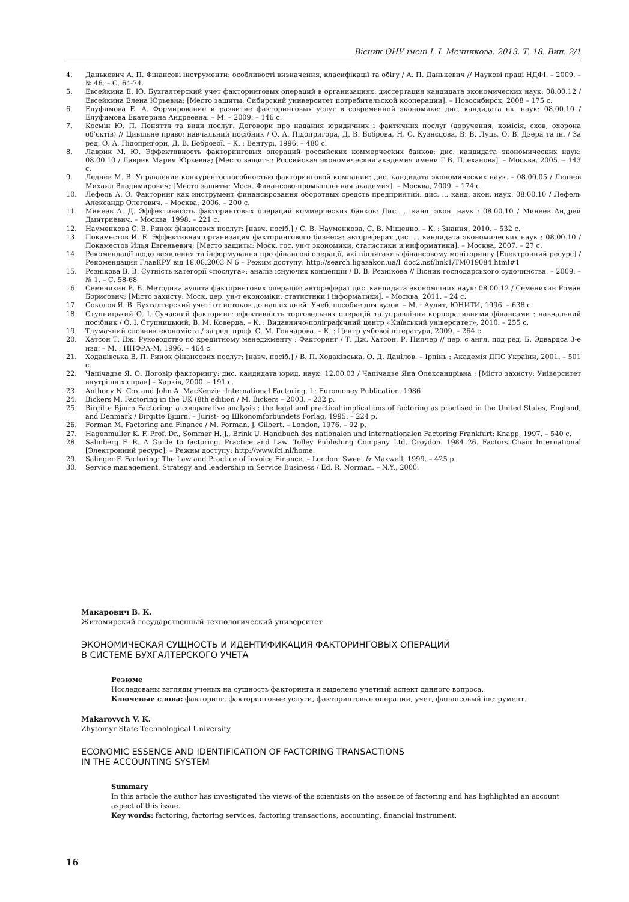Вісник ОНУ імені І. І. Мечникова. 2013. Т. 18. Вип. 2/1
4. Данькевич А. П. Фінансові інструменти: особливості визначення, класифікації та обігу / А. П. Данькевич // Наукові праці НДФІ. – 2009. – № 46. – С. 64-74.
5. Евсейкина Е. Ю. Бухгалтерский учет факторинговых операций в организациях: диссертация кандидата экономических наук: 08.00.12 / Евсейкина Елена Юрьевна; [Место защиты: Сибирский университет потребительской кооперации]. – Новосибирск, 2008 – 175 с.
6. Елуфимова Е. А. Формирование и развитие факторинговых услуг в современной экономике: дис. кандидата ек. наук: 08.00.10 / Елуфимова Екатерина Андреевна. – М. – 2009. – 146 с.
7. Космін Ю. П. Поняття та види послуг. Договори про надання юридичних і фактичних послуг (доручення, комісія, схов, охорона об’єктів) // Цивільне право: навчальний посібник / О. А. Підопригора, Д. В. Боброва, Н. С. Кузнєцова, В. В. Луць, О. В. Дзера та ін. / За ред. О. А. Підопригори, Д. В. Бобрової. – К. : Вентурі, 1996. – 480 с.
8. Лаврик М. Ю. Эффективность факторинговых операций российских коммерческих банков: дис. кандидата экономических наук: 08.00.10 / Лаврик Мария Юрьевна; [Место защиты: Российская экономическая академия имени Г.В. Плеханова]. – Москва, 2005. – 143 с.
9. Леднев М. В. Управление конкурентоспособностью факторинговой компании: дис. кандидата экономических наук. – 08.00.05 / Леднев Михаил Владимирович; [Место защиты: Моск. Финансово-промышленная академия]. – Москва, 2009. – 174 с.
10. Лефель А. О. Факторинг как инструмент финансирования оборотных средств предприятий: дис. ... канд. экон. наук: 08.00.10 / Лефель Александр Олегович. – Москва, 2006. – 200 с.
11. Минеев А. Д. Эффективность факторинговых операций коммерческих банков: Дис. ... канд. экон. наук : 08.00.10 / Минеев Андрей Дмитриевич. – Москва, 1998. – 221 с.
12. Науменкова С. В. Ринок фінансових послуг: [навч. посіб.] / С. В. Науменкова, С. В. Міщенко. – К. : Знання, 2010. – 532 с.
13. Покаместов И. Е. Эффективная организация факторингового бизнеса: автореферат дис. ... кандидата экономических наук : 08.00.10 / Покаместов Илья Евгеньевич; [Место защиты: Моск. гос. ун-т экономики, статистики и информатики]. – Москва, 2007. – 27 с.
14. Рекомендації щодо виявлення та інформування про фінансові операції, які підлягають фінансовому моніторингу [Електронний ресурс] / Рекомендация ГлавКРУ від 18.08.2003 N 6 – Режим доступу: http://search.ligazakon.ua/l_doc2.nsf/link1/TM019084.html#1
15. Рєзнікова В. В. Сутність категорії «послуга»: аналіз існуючих концепцій / В. В. Рєзнікова // Вісник господарського судочинства. – 2009. – № 1. – С. 58-68
16. Семенихин Р. Б. Методика аудита факторингових операцій: автореферат дис. кандидата економічних наук: 08.00.12 / Семенихин Роман Борисович; [Місто захисту: Моск. дер. ун-т економіки, статистики і інформатики]. – Москва, 2011. – 24 с.
17. Соколов Я. В. Бухгалтерский учет: от истоков до наших дней: Учеб. пособие для вузов. – М. : Аудит, ЮНИТИ, 1996. – 638 с.
18. Ступницький О. І. Сучасний факторинг: ефективність торговельних операцій та управління корпоративними фінансами : навчальний посібник / О. І. Ступницький, В. М. Коверда. – К. : Видавничо-поліграфічний центр «Київський університет», 2010. – 255 с.
19. Тлумачний словник економіста / за ред. проф. С. М. Гончарова. – К. : Центр учбової літератури, 2009. – 264 с.
20. Хатсон Т. Дж. Руководство по кредитному менеджменту : Факторинг / Т. Дж. Хатсон, Р. Пилчер // пер. с англ. под ред. Б. Эдвардса 3-е изд. – М. : ИНФРА-М, 1996. – 464 с.
21. Ходаківська В. П. Ринок фінансових послуг: [навч. посіб.] / В. П. Ходаківська, О. Д. Данілов. – Ірпінь : Академія ДПС України, 2001. – 501 с.
22. Чапічадзе Я. О. Договір факторингу: дис. кандидата юрид. наук: 12.00.03 / Чапічадзе Яна Олександрівна ; [Місто захисту: Університет внутрішніх справ] – Харків, 2000. – 191 с.
23. Anthony N. Cox and John A. MacKenzie. International Factoring. L: Euromoney Publication. 1986
24. Bickers M. Factoring in the UK (8th edition / M. Bickers – 2003. – 232 p.
25. Birgitte Bjшrn Factoring: a comparative analysis : the legal and practical implications of factoring as practised in the United States, England, and Denmark / Birgitte Bjшrn. – Jurist- og Шkonomforbundets Forlag, 1995. – 224 p.
26. Forman M. Factoring and Finance / M. Forman. J. Gilbert. – London, 1976. – 92 p.
27. Hagenmuller K. F. Prof. Dr., Sommer H. J., Brink U. Handbuch des nationalen und internationalen Factoring Frankfurt: Knapp, 1997. – 540 c.
28. Salinberg F. R. A Guide to factoring. Practice and Law. Tolley Publishing Company Ltd. Croydon. 1984 26. Factors Chain International [Электронний ресурс]: – Режим доступу: http://www.fci.nl/home.
29. Salinger F. Factoring: The Law and Practice of Invoice Finance. – London: Sweet & Maxwell, 1999. – 425 p.
30. Service management. Strategy and leadership in Service Business / Ed. R. Norman. – N.Y., 2000.
Макарович В. К.
Житомирский государственный технологический университет
ЭКОНОМИЧЕСКАЯ СУЩНОСТЬ И ИДЕНТИФИКАЦИЯ ФАКТОРИНГОВЫХ ОПЕРАЦИЙ
В СИСТЕМЕ БУХГАЛТЕРСКОГО УЧЕТА
Резюме
Исследованы взгляды ученых на сущность факторинга и выделено учетный аспект данного вопроса.
Ключевые слова: факторинг, факторинговые услуги, факторинговые операции, учет, финансовый інструмент.
Makarovych V. K.
Zhytomyr State Technological University
ECONOMIC ESSENCE AND IDENTIFICATION OF FACTORING TRANSACTIONS
IN THE ACCOUNTING SYSTEM
Summary
In this article the author has investigated the views of the scientists on the essence of factoring and has highlighted an account aspect of this issue.
Key words: factoring, factoring services, factoring transactions, accounting, financial instrument.
16